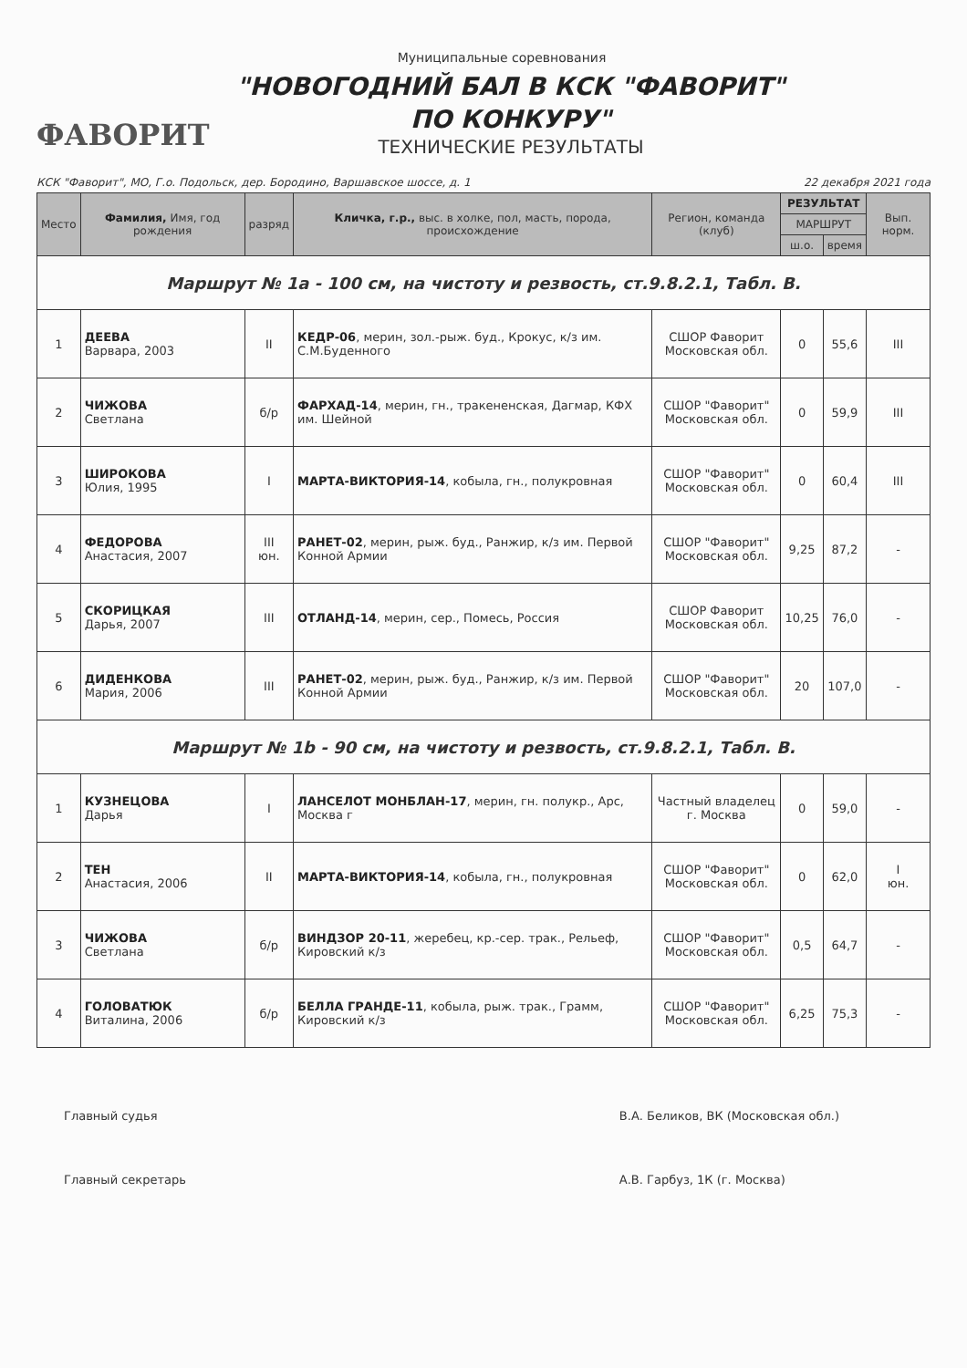Муниципальные соревнования
"НОВОГОДНИЙ БАЛ В КСК "ФАВОРИТ"
ПО КОНКУРУ"
ФАВОРИТ
ТЕХНИЧЕСКИЕ РЕЗУЛЬТАТЫ
КСК "Фаворит", МО, Г.о. Подольск, дер. Бородино, Варшавское шоссе, д. 1 22 декабря 2021 года
| Место | Фамилия, Имя, год рождения | разряд | Кличка, г.р., выс. в холке, пол, масть, порода, происхождение | Регион, команда (клуб) | РЕЗУЛЬТАТ | | Вып. норм. |
| --- | --- | --- | --- | --- | --- | --- | --- |
| | | | | | МАРШРУТ | | |
| | | | | | ш.о. | время | |
| Маршрут № 1а - 100 см, на чистоту и резвость, ст.9.8.2.1, Табл. В. | | | | | | | |
| 1 | ДЕЕВА Варвара, 2003 | II | КЕДР-06 , мерин, зол.-рыж. буд., Крокус, к/з им. С.М.Буденного | СШОР Фаворит Московская обл. | 0 | 55,6 | III |
| 2 | ЧИЖОВА Светлана | б/р | ФАРХАД-14 , мерин, гн., тракененская, Дагмар, КФХ им. Шейной | СШОР "Фаворит" Московская обл. | 0 | 59,9 | III |
| 3 | ШИРОКОВА Юлия, 1995 | I | МАРТА-ВИКТОРИЯ-14 , кобыла, гн., полукровная | СШОР "Фаворит" Московская обл. | 0 | 60,4 | III |
| 4 | ФЕДОРОВА Анастасия, 2007 | III юн. | РАНЕТ-02 , мерин, рыж. буд., Ранжир, к/з им. Первой Конной Армии | СШОР "Фаворит" Московская обл. | 9,25 | 87,2 | - |
| 5 | СКОРИЦКАЯ Дарья, 2007 | III | ОТЛАНД-14 , мерин, сер., Помесь, Россия | СШОР Фаворит Московская обл. | 10,25 | 76,0 | - |
| 6 | ДИДЕНКОВА Мария, 2006 | III | РАНЕТ-02 , мерин, рыж. буд., Ранжир, к/з им. Первой Конной Армии | СШОР "Фаворит" Московская обл. | 20 | 107,0 | - |
| Маршрут № 1b - 90 см, на чистоту и резвость, ст.9.8.2.1, Табл. В. | | | | | | | |
| 1 | КУЗНЕЦОВА Дарья | I | ЛАНСЕЛОТ МОНБЛАН-17 , мерин, гн. полукр., Арс, Москва г | Частный владелец г. Москва | 0 | 59,0 | - |
| 2 | ТЕН Анастасия, 2006 | II | МАРТА-ВИКТОРИЯ-14 , кобыла, гн., полукровная | СШОР "Фаворит" Московская обл. | 0 | 62,0 | I юн. |
| 3 | ЧИЖОВА Светлана | б/р | ВИНДЗОР 20-11 , жеребец, кр.-сер. трак., Рельеф, Кировский к/з | СШОР "Фаворит" Московская обл. | 0,5 | 64,7 | - |
| 4 | ГОЛОВАТЮК Виталина, 2006 | б/р | БЕЛЛА ГРАНДЕ-11 , кобыла, рыж. трак., Грамм, Кировский к/з | СШОР "Фаворит" Московская обл. | 6,25 | 75,3 | - |
Главный судья
Главный секретарь
В.А. Беликов, ВК (Московская обл.)
А.В. Гарбуз, 1К (г. Москва)